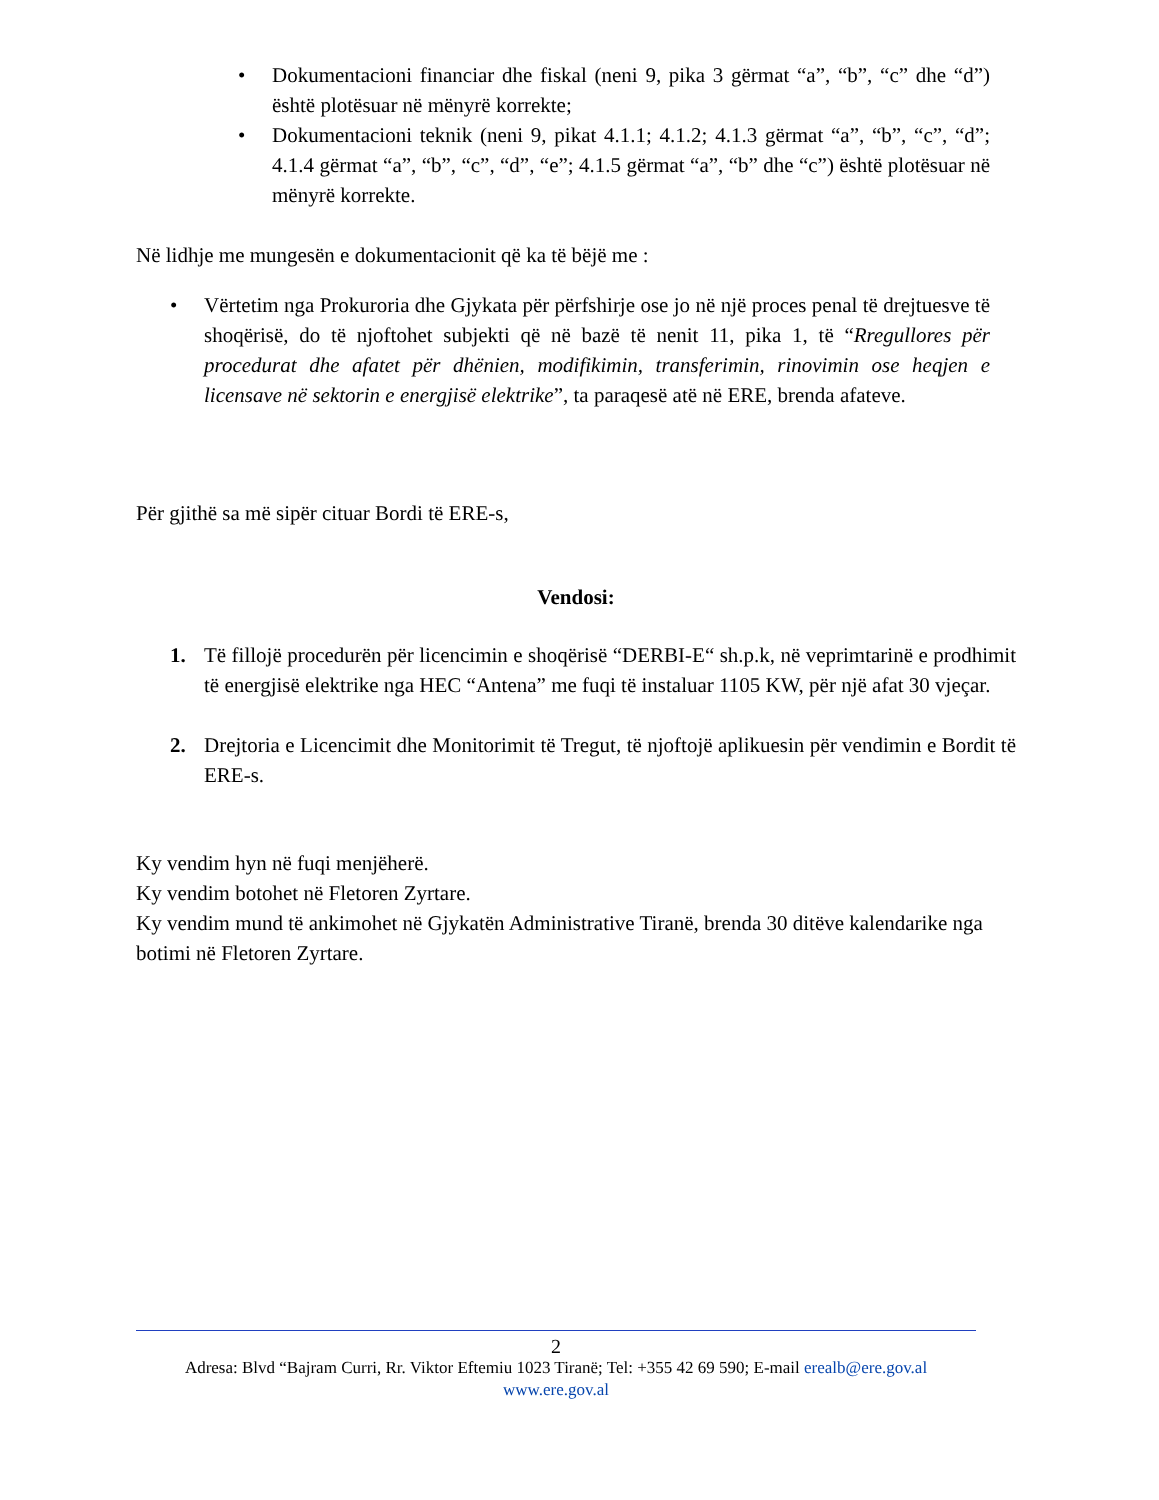• Dokumentacioni financiar dhe fiskal (neni 9, pika 3 gërmat “a”, “b”, “c” dhe “d”) është plotësuar në mënyrë korrekte;
• Dokumentacioni teknik (neni 9, pikat 4.1.1; 4.1.2; 4.1.3 gërmat “a”, “b”, “c”, “d”; 4.1.4 gërmat “a”, “b”, “c”, “d”, “e”; 4.1.5 gërmat “a”, “b” dhe “c”) është plotësuar në mënyrë korrekte.
Në lidhje me mungesën e dokumentacionit që ka të bëjë me :
• Vërtetim nga Prokuroria dhe Gjykata për përfshirje ose jo në një proces penal të drejtuesve të shoqërisë, do të njoftohet subjekti që në bazë të nenit 11, pika 1, të “Rregullores për procedurat dhe afatet për dhënien, modifikimin, transferimin, rinovimin ose heqjen e licensave në sektorin e energjisë elektrike”, ta paraqesë atë në ERE, brenda afateve.
Për gjithë sa më sipër cituar Bordi të ERE-s,
Vendosi:
1. Të fillojë procedurën për licencimin e shoqërisë “DERBI-E“ sh.p.k, në veprimtarinë e prodhimit të energjisë elektrike nga HEC “Antena” me fuqi të instaluar 1105 KW, për një afat 30 vjeçar.
2. Drejtoria e Licencimit dhe Monitorimit të Tregut, të njoftojë aplikuesin për vendimin e Bordit të ERE-s.
Ky vendim hyn në fuqi menjëherë.
Ky vendim botohet në Fletoren Zyrtare.
Ky vendim mund të ankimohet në Gjykatën Administrative Tiranë, brenda 30 ditëve kalendarike nga botimi në Fletoren Zyrtare.
2
Adresa: Blvd “Bajram Curri, Rr. Viktor Eftemiu 1023 Tiranë; Tel: +355 42 69 590; E-mail erealb@ere.gov.al
www.ere.gov.al